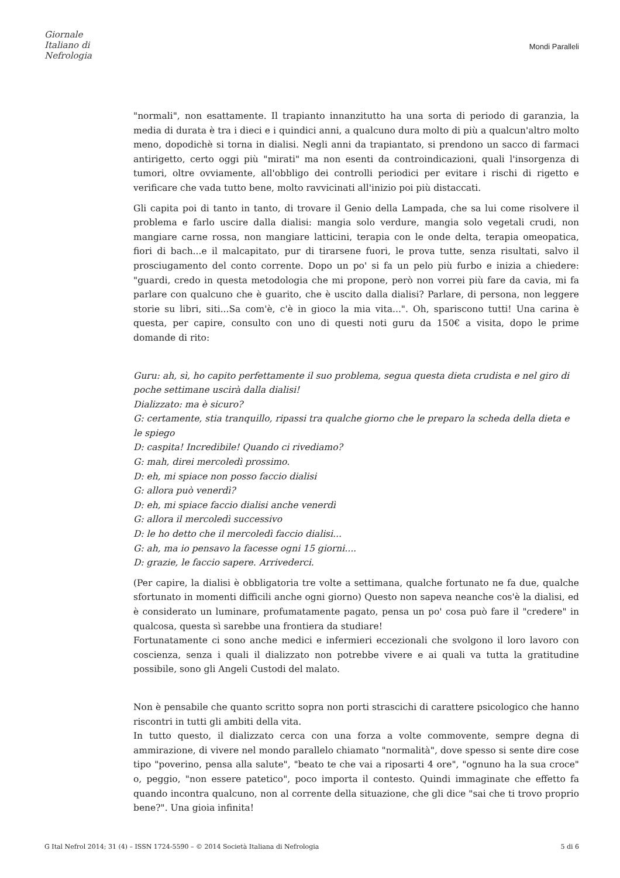Giornale
Italiano di
Nefrologia
Mondi Paralleli
"normali", non esattamente. Il trapianto innanzitutto ha una sorta di periodo di garanzia, la media di durata è tra i dieci e i quindici anni, a qualcuno dura molto di più a qualcun'altro molto meno, dopodichè si torna in dialisi. Negli anni da trapiantato, si prendono un sacco di farmaci antirigetto, certo oggi più "mirati" ma non esenti da controindicazioni, quali l'insorgenza di tumori, oltre ovviamente, all'obbligo dei controlli periodici per evitare i rischi di rigetto e verificare che vada tutto bene, molto ravvicinati all'inizio poi più distaccati.
Gli capita poi di tanto in tanto, di trovare il Genio della Lampada, che sa lui come risolvere il problema e farlo uscire dalla dialisi: mangia solo verdure, mangia solo vegetali crudi, non mangiare carne rossa, non mangiare latticini, terapia con le onde delta, terapia omeopatica, fiori di bach...e il malcapitato, pur di tirarsene fuori, le prova tutte, senza risultati, salvo il prosciugamento del conto corrente. Dopo un po' si fa un pelo più furbo e inizia a chiedere: "guardi, credo in questa metodologia che mi propone, però non vorrei più fare da cavia, mi fa parlare con qualcuno che è guarito, che è uscito dalla dialisi? Parlare, di persona, non leggere storie su libri, siti...Sa com'è, c'è in gioco la mia vita...". Oh, spariscono tutti! Una carina è questa, per capire, consulto con uno di questi noti guru da 150€ a visita, dopo le prime domande di rito:
Guru: ah, sì, ho capito perfettamente il suo problema, segua questa dieta crudista e nel giro di poche settimane uscirà dalla dialisi!
Dializzato: ma è sicuro?
G: certamente, stia tranquillo, ripassi tra qualche giorno che le preparo la scheda della dieta e le spiego
D: caspita! Incredibile! Quando ci rivediamo?
G: mah, direi mercoledì prossimo.
D: eh, mi spiace non posso faccio dialisi
G: allora può venerdì?
D: eh, mi spiace faccio dialisi anche venerdì
G: allora il mercoledì successivo
D: le ho detto che il mercoledì faccio dialisi...
G: ah, ma io pensavo la facesse ogni 15 giorni....
D: grazie, le faccio sapere. Arrivederci.
(Per capire, la dialisi è obbligatoria tre volte a settimana, qualche fortunato ne fa due, qualche sfortunato in momenti difficili anche ogni giorno) Questo non sapeva neanche cos'è la dialisi, ed è considerato un luminare, profumatamente pagato, pensa un po' cosa può fare il "credere" in qualcosa, questa sì sarebbe una frontiera da studiare!
Fortunatamente ci sono anche medici e infermieri eccezionali che svolgono il loro lavoro con coscienza, senza i quali il dializzato non potrebbe vivere e ai quali va tutta la gratitudine possibile, sono gli Angeli Custodi del malato.
Non è pensabile che quanto scritto sopra non porti strascichi di carattere psicologico che hanno riscontri in tutti gli ambiti della vita.
In tutto questo, il dializzato cerca con una forza a volte commovente, sempre degna di ammirazione, di vivere nel mondo parallelo chiamato "normalità", dove spesso si sente dire cose tipo "poverino, pensa alla salute", "beato te che vai a riposarti 4 ore", "ognuno ha la sua croce" o, peggio, "non essere patetico", poco importa il contesto. Quindi immaginate che effetto fa quando incontra qualcuno, non al corrente della situazione, che gli dice "sai che ti trovo proprio bene?". Una gioia infinita!
G Ital Nefrol 2014; 31 (4) – ISSN 1724-5590 – © 2014 Società Italiana di Nefrologia 5 di 6